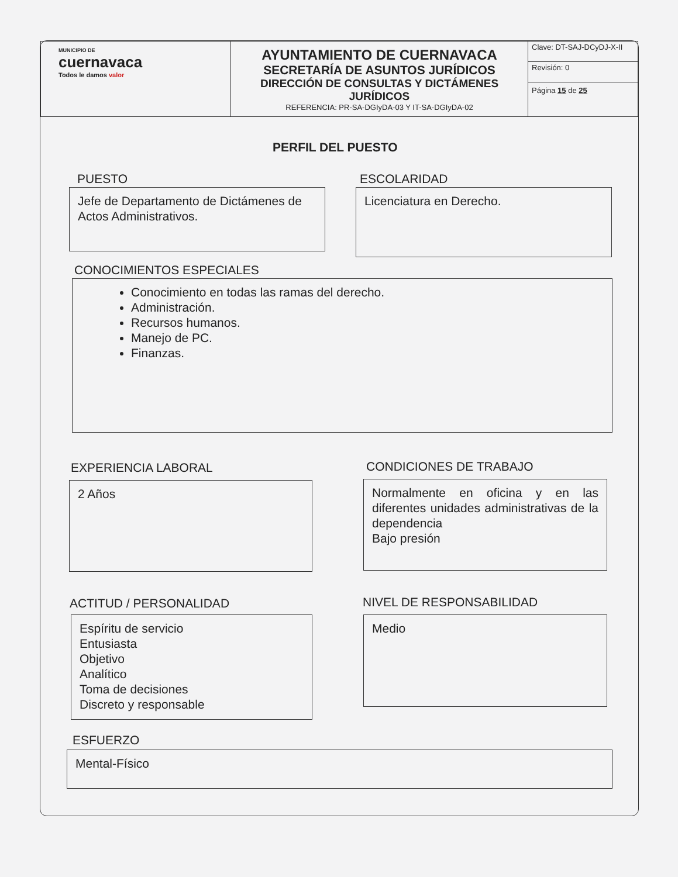| MUNICIPIO DE cuernavaca Todos le damos valor | AYUNTAMIENTO DE CUERNAVACA SECRETARÍA DE ASUNTOS JURÍDICOS DIRECCIÓN DE CONSULTAS Y DICTÁMENES JURÍDICOS REFERENCIA: PR-SA-DGIyDA-03 Y IT-SA-DGIyDA-02 | Clave: DT-SAJ-DCyDJ-X-II |
| | | Revisión: 0 |
| | | Página 15 de 25 |
PERFIL DEL PUESTO
PUESTO
Jefe de Departamento de Dictámenes de Actos Administrativos.
ESCOLARIDAD
Licenciatura en Derecho.
CONOCIMIENTOS ESPECIALES
Conocimiento en todas las ramas del derecho.
Administración.
Recursos humanos.
Manejo de PC.
Finanzas.
EXPERIENCIA LABORAL
2 Años
CONDICIONES DE TRABAJO
Normalmente en oficina y en las diferentes unidades administrativas de la dependencia
Bajo presión
ACTITUD / PERSONALIDAD
Espíritu de servicio
Entusiasta
Objetivo
Analítico
Toma de decisiones
Discreto y responsable
NIVEL DE RESPONSABILIDAD
Medio
ESFUERZO
Mental-Físico